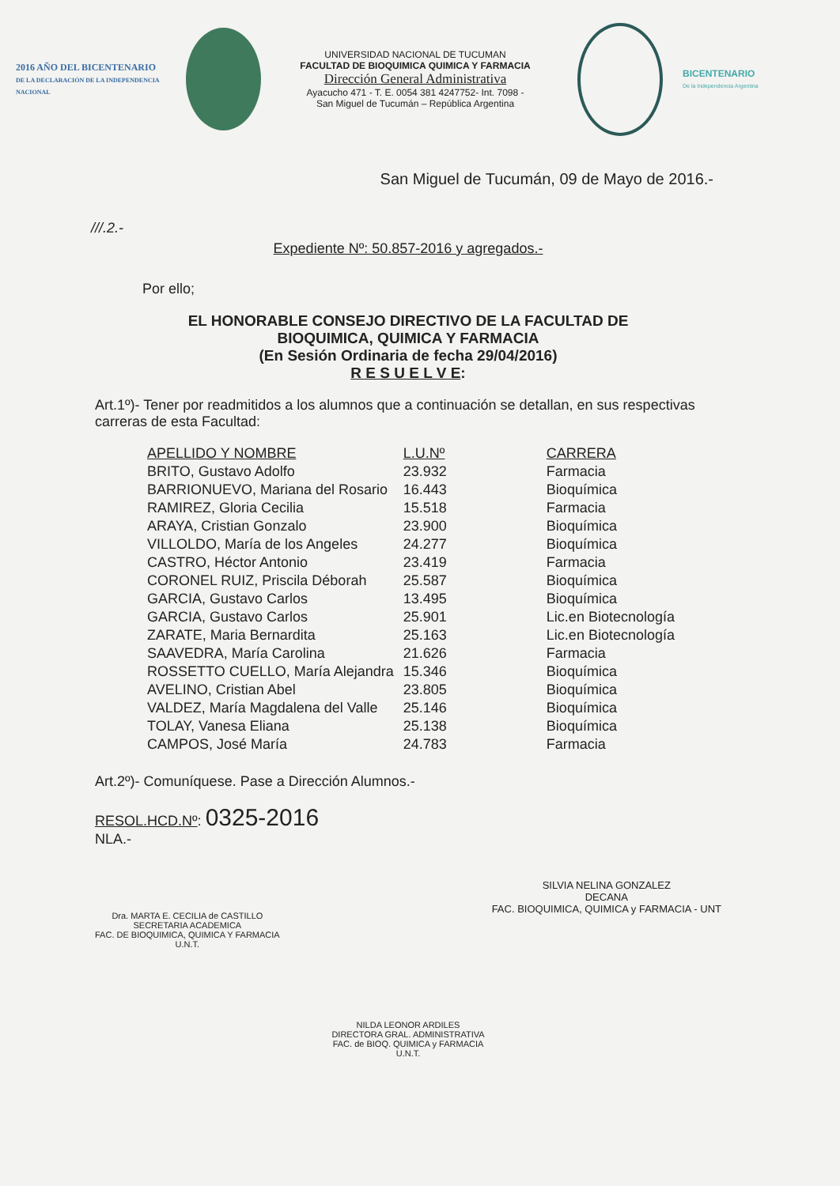2016 AÑO DEL BICENTENARIO
DE LA DECLARACIÓN DE LA INDEPENDENCIA NACIONAL
UNIVERSIDAD NACIONAL DE TUCUMAN
FACULTAD DE BIOQUIMICA QUIMICA Y FARMACIA
Dirección General Administrativa
Ayacucho 471 - T. E. 0054 381 4247752- Int. 7098 -
San Miguel de Tucumán – República Argentina
BICENTENARIO
De la Independencia Argentina
San Miguel de Tucumán, 09 de Mayo de 2016.-
///.2.-
Expediente Nº: 50.857-2016 y agregados.-
Por ello;
EL HONORABLE CONSEJO DIRECTIVO DE LA FACULTAD DE
BIOQUIMICA, QUIMICA Y FARMACIA
(En Sesión Ordinaria de fecha 29/04/2016)
R E S U E L V E:
Art.1º)- Tener por readmitidos a los alumnos que a continuación se detallan, en sus respectivas carreras de esta Facultad:
| APELLIDO Y NOMBRE | L.U.Nº | CARRERA |
| --- | --- | --- |
| BRITO, Gustavo Adolfo | 23.932 | Farmacia |
| BARRIONUEVO, Mariana del Rosario | 16.443 | Bioquímica |
| RAMIREZ, Gloria Cecilia | 15.518 | Farmacia |
| ARAYA, Cristian Gonzalo | 23.900 | Bioquímica |
| VILLOLDO, María de los Angeles | 24.277 | Bioquímica |
| CASTRO, Héctor Antonio | 23.419 | Farmacia |
| CORONEL RUIZ, Priscila Déborah | 25.587 | Bioquímica |
| GARCIA, Gustavo Carlos | 13.495 | Bioquímica |
| GARCIA, Gustavo Carlos | 25.901 | Lic.en Biotecnología |
| ZARATE, Maria Bernardita | 25.163 | Lic.en Biotecnología |
| SAAVEDRA, María Carolina | 21.626 | Farmacia |
| ROSSETTO CUELLO, María Alejandra | 15.346 | Bioquímica |
| AVELINO, Cristian Abel | 23.805 | Bioquímica |
| VALDEZ, María Magdalena del Valle | 25.146 | Bioquímica |
| TOLAY, Vanesa Eliana | 25.138 | Bioquímica |
| CAMPOS, José María | 24.783 | Farmacia |
Art.2º)- Comuníquese. Pase a Dirección Alumnos.-
RESOL.HCD.Nº: 0325-2016
NLA.-
Dra. MARTA E. CECILIA de CASTILLO
SECRETARIA ACADEMICA
FAC. DE BIOQUIMICA, QUIMICA Y FARMACIA
U.N.T.
SILVIA NELINA GONZALEZ
DECANA
FAC. BIOQUIMICA, QUIMICA y FARMACIA - UNT
NILDA LEONOR ARDILES
DIRECTORA GRAL. ADMINISTRATIVA
FAC. de BIOQ. QUIMICA y FARMACIA
U.N.T.